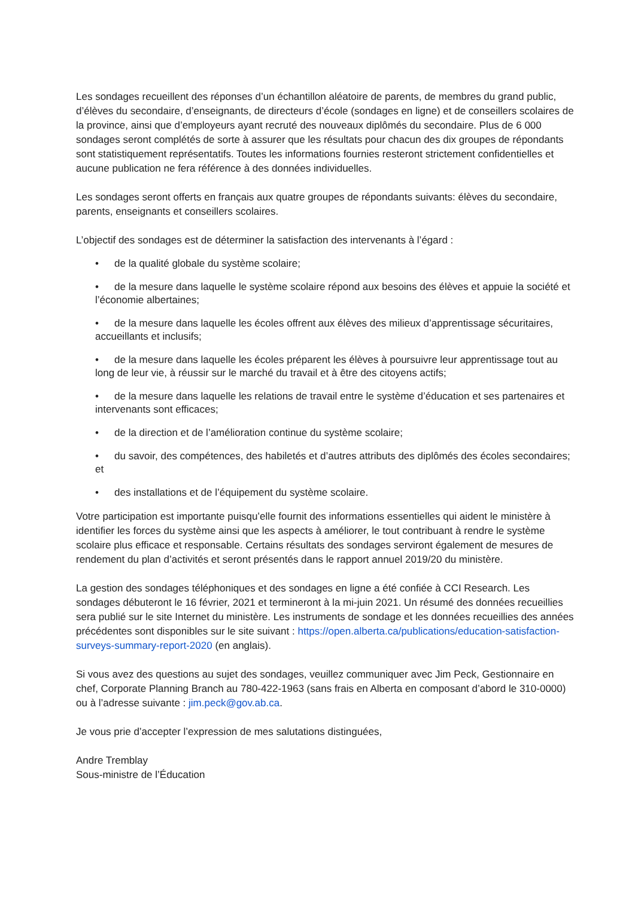Les sondages recueillent des réponses d’un échantillon aléatoire de parents, de membres du grand public, d’élèves du secondaire, d’enseignants, de directeurs d’école (sondages en ligne) et de conseillers scolaires de la province, ainsi que d’employeurs ayant recruté des nouveaux diplômés du secondaire. Plus de 6 000 sondages seront complétés de sorte à assurer que les résultats pour chacun des dix groupes de répondants sont statistiquement représentatifs. Toutes les informations fournies resteront strictement confidentielles et aucune publication ne fera référence à des données individuelles.
Les sondages seront offerts en français aux quatre groupes de répondants suivants: élèves du secondaire, parents, enseignants et conseillers scolaires.
L’objectif des sondages est de déterminer la satisfaction des intervenants à l’égard :
• de la qualité globale du système scolaire;
• de la mesure dans laquelle le système scolaire répond aux besoins des élèves et appuie la société et l’économie albertaines;
• de la mesure dans laquelle les écoles offrent aux élèves des milieux d’apprentissage sécuritaires, accueillants et inclusifs;
• de la mesure dans laquelle les écoles préparent les élèves à poursuivre leur apprentissage tout au long de leur vie, à réussir sur le marché du travail et à être des citoyens actifs;
• de la mesure dans laquelle les relations de travail entre le système d’éducation et ses partenaires et intervenants sont efficaces;
• de la direction et de l’amélioration continue du système scolaire;
• du savoir, des compétences, des habiletés et d’autres attributs des diplômés des écoles secondaires; et
• des installations et de l’équipement du système scolaire.
Votre participation est importante puisqu’elle fournit des informations essentielles qui aident le ministère à identifier les forces du système ainsi que les aspects à améliorer, le tout contribuant à rendre le système scolaire plus efficace et responsable. Certains résultats des sondages serviront également de mesures de rendement du plan d’activités et seront présentés dans le rapport annuel 2019/20 du ministère.
La gestion des sondages téléphoniques et des sondages en ligne a été confiée à CCI Research. Les sondages débuteront le 16 février, 2021 et termineront à la mi-juin 2021. Un résumé des données recueillies sera publié sur le site Internet du ministère. Les instruments de sondage et les données recueillies des années précédentes sont disponibles sur le site suivant : https://open.alberta.ca/publications/education-satisfaction-surveys-summary-report-2020 (en anglais).
Si vous avez des questions au sujet des sondages, veuillez communiquer avec Jim Peck, Gestionnaire en chef, Corporate Planning Branch au 780-422-1963 (sans frais en Alberta en composant d’abord le 310-0000) ou à l’adresse suivante : jim.peck@gov.ab.ca.
Je vous prie d’accepter l’expression de mes salutations distinguées,
Andre Tremblay
Sous-ministre de l’Éducation